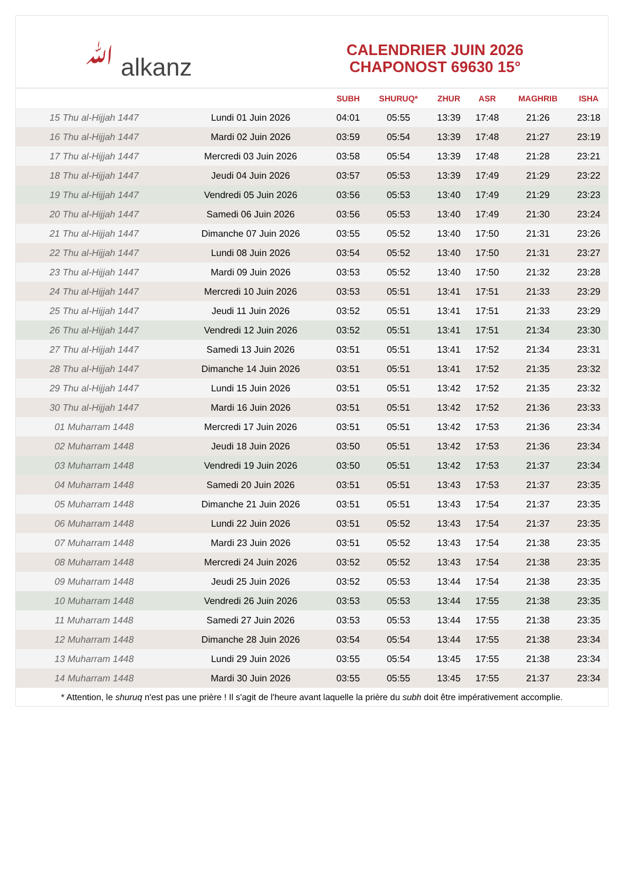ﷲ alkanz
CALENDRIER JUIN 2026
CHAPONOST 69630 15°
| | | SUBH | SHURUQ* | ZHUR | ASR | MAGHRIB | ISHA |
| --- | --- | --- | --- | --- | --- | --- | --- |
| 15 Thu al-Hijjah 1447 | Lundi 01 Juin 2026 | 04:01 | 05:55 | 13:39 | 17:48 | 21:26 | 23:18 |
| 16 Thu al-Hijjah 1447 | Mardi 02 Juin 2026 | 03:59 | 05:54 | 13:39 | 17:48 | 21:27 | 23:19 |
| 17 Thu al-Hijjah 1447 | Mercredi 03 Juin 2026 | 03:58 | 05:54 | 13:39 | 17:48 | 21:28 | 23:21 |
| 18 Thu al-Hijjah 1447 | Jeudi 04 Juin 2026 | 03:57 | 05:53 | 13:39 | 17:49 | 21:29 | 23:22 |
| 19 Thu al-Hijjah 1447 | Vendredi 05 Juin 2026 | 03:56 | 05:53 | 13:40 | 17:49 | 21:29 | 23:23 |
| 20 Thu al-Hijjah 1447 | Samedi 06 Juin 2026 | 03:56 | 05:53 | 13:40 | 17:49 | 21:30 | 23:24 |
| 21 Thu al-Hijjah 1447 | Dimanche 07 Juin 2026 | 03:55 | 05:52 | 13:40 | 17:50 | 21:31 | 23:26 |
| 22 Thu al-Hijjah 1447 | Lundi 08 Juin 2026 | 03:54 | 05:52 | 13:40 | 17:50 | 21:31 | 23:27 |
| 23 Thu al-Hijjah 1447 | Mardi 09 Juin 2026 | 03:53 | 05:52 | 13:40 | 17:50 | 21:32 | 23:28 |
| 24 Thu al-Hijjah 1447 | Mercredi 10 Juin 2026 | 03:53 | 05:51 | 13:41 | 17:51 | 21:33 | 23:29 |
| 25 Thu al-Hijjah 1447 | Jeudi 11 Juin 2026 | 03:52 | 05:51 | 13:41 | 17:51 | 21:33 | 23:29 |
| 26 Thu al-Hijjah 1447 | Vendredi 12 Juin 2026 | 03:52 | 05:51 | 13:41 | 17:51 | 21:34 | 23:30 |
| 27 Thu al-Hijjah 1447 | Samedi 13 Juin 2026 | 03:51 | 05:51 | 13:41 | 17:52 | 21:34 | 23:31 |
| 28 Thu al-Hijjah 1447 | Dimanche 14 Juin 2026 | 03:51 | 05:51 | 13:41 | 17:52 | 21:35 | 23:32 |
| 29 Thu al-Hijjah 1447 | Lundi 15 Juin 2026 | 03:51 | 05:51 | 13:42 | 17:52 | 21:35 | 23:32 |
| 30 Thu al-Hijjah 1447 | Mardi 16 Juin 2026 | 03:51 | 05:51 | 13:42 | 17:52 | 21:36 | 23:33 |
| 01 Muharram 1448 | Mercredi 17 Juin 2026 | 03:51 | 05:51 | 13:42 | 17:53 | 21:36 | 23:34 |
| 02 Muharram 1448 | Jeudi 18 Juin 2026 | 03:50 | 05:51 | 13:42 | 17:53 | 21:36 | 23:34 |
| 03 Muharram 1448 | Vendredi 19 Juin 2026 | 03:50 | 05:51 | 13:42 | 17:53 | 21:37 | 23:34 |
| 04 Muharram 1448 | Samedi 20 Juin 2026 | 03:51 | 05:51 | 13:43 | 17:53 | 21:37 | 23:35 |
| 05 Muharram 1448 | Dimanche 21 Juin 2026 | 03:51 | 05:51 | 13:43 | 17:54 | 21:37 | 23:35 |
| 06 Muharram 1448 | Lundi 22 Juin 2026 | 03:51 | 05:52 | 13:43 | 17:54 | 21:37 | 23:35 |
| 07 Muharram 1448 | Mardi 23 Juin 2026 | 03:51 | 05:52 | 13:43 | 17:54 | 21:38 | 23:35 |
| 08 Muharram 1448 | Mercredi 24 Juin 2026 | 03:52 | 05:52 | 13:43 | 17:54 | 21:38 | 23:35 |
| 09 Muharram 1448 | Jeudi 25 Juin 2026 | 03:52 | 05:53 | 13:44 | 17:54 | 21:38 | 23:35 |
| 10 Muharram 1448 | Vendredi 26 Juin 2026 | 03:53 | 05:53 | 13:44 | 17:55 | 21:38 | 23:35 |
| 11 Muharram 1448 | Samedi 27 Juin 2026 | 03:53 | 05:53 | 13:44 | 17:55 | 21:38 | 23:35 |
| 12 Muharram 1448 | Dimanche 28 Juin 2026 | 03:54 | 05:54 | 13:44 | 17:55 | 21:38 | 23:34 |
| 13 Muharram 1448 | Lundi 29 Juin 2026 | 03:55 | 05:54 | 13:45 | 17:55 | 21:38 | 23:34 |
| 14 Muharram 1448 | Mardi 30 Juin 2026 | 03:55 | 05:55 | 13:45 | 17:55 | 21:37 | 23:34 |
* Attention, le shuruq n'est pas une prière ! Il s'agit de l'heure avant laquelle la prière du subh doit être impérativement accomplie.